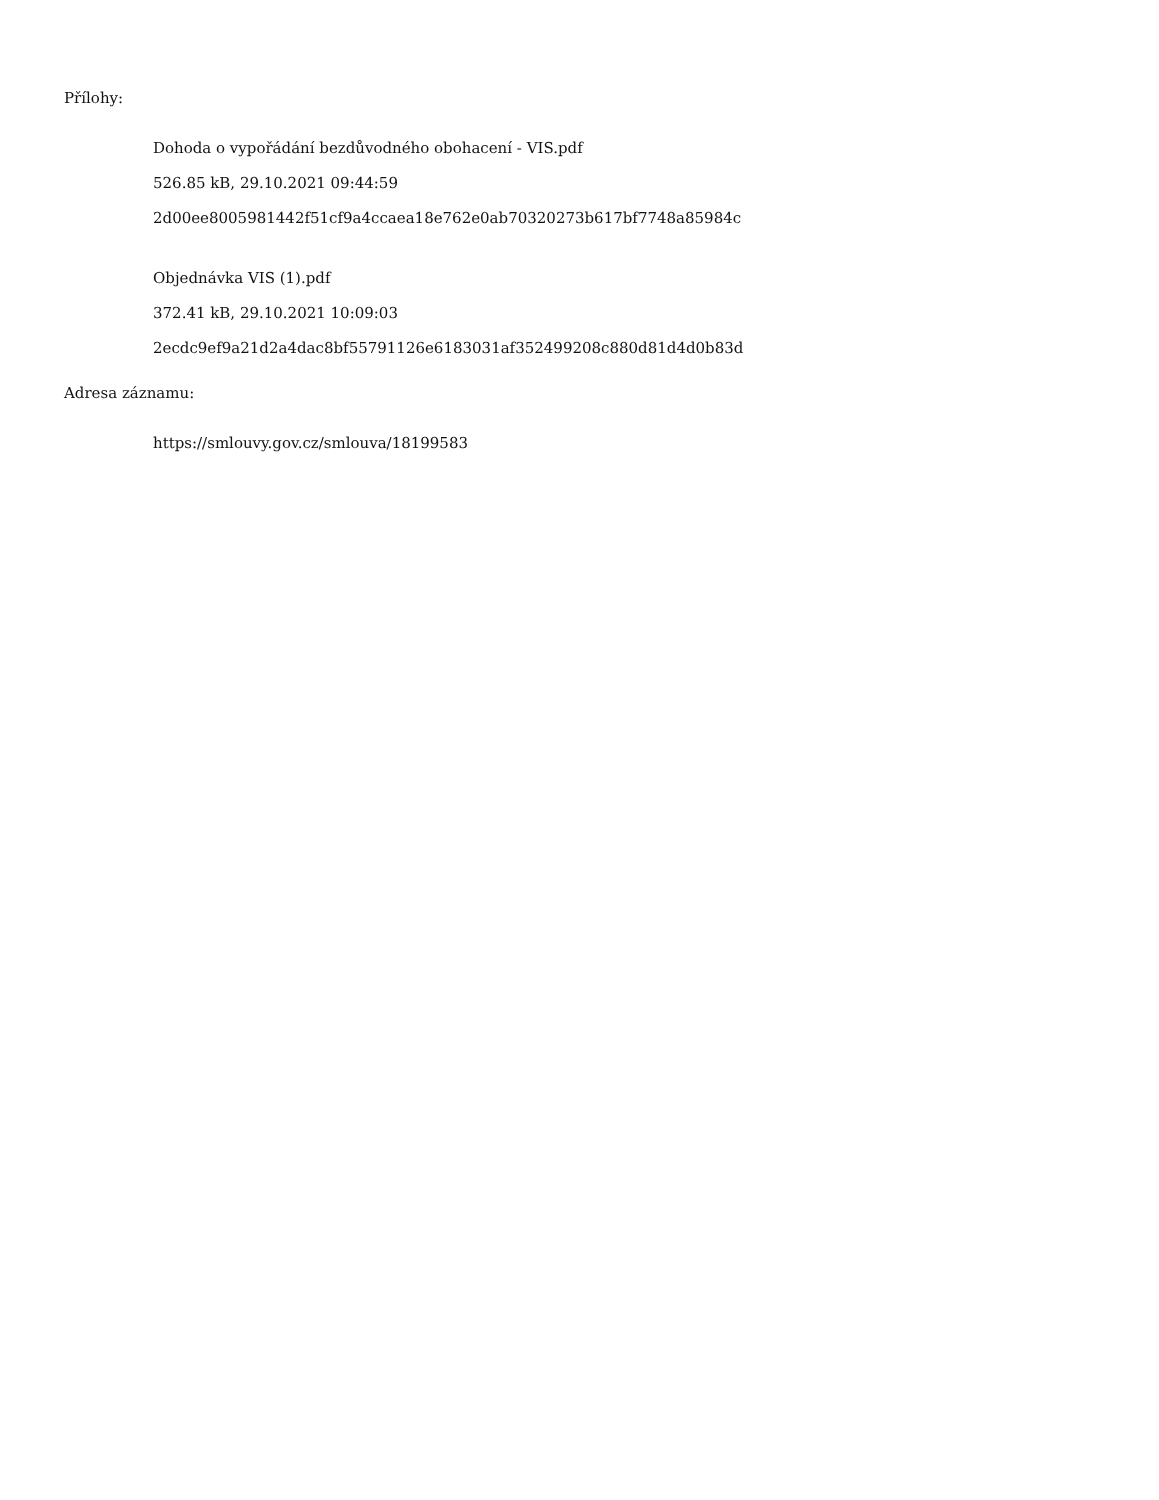Přílohy:
Dohoda o vypořádání bezdůvodného obohacení - VIS.pdf
526.85 kB, 29.10.2021 09:44:59
2d00ee8005981442f51cf9a4ccaea18e762e0ab70320273b617bf7748a85984c
Objednávka VIS (1).pdf
372.41 kB, 29.10.2021 10:09:03
2ecdc9ef9a21d2a4dac8bf55791126e6183031af352499208c880d81d4d0b83d
Adresa záznamu:
https://smlouvy.gov.cz/smlouva/18199583